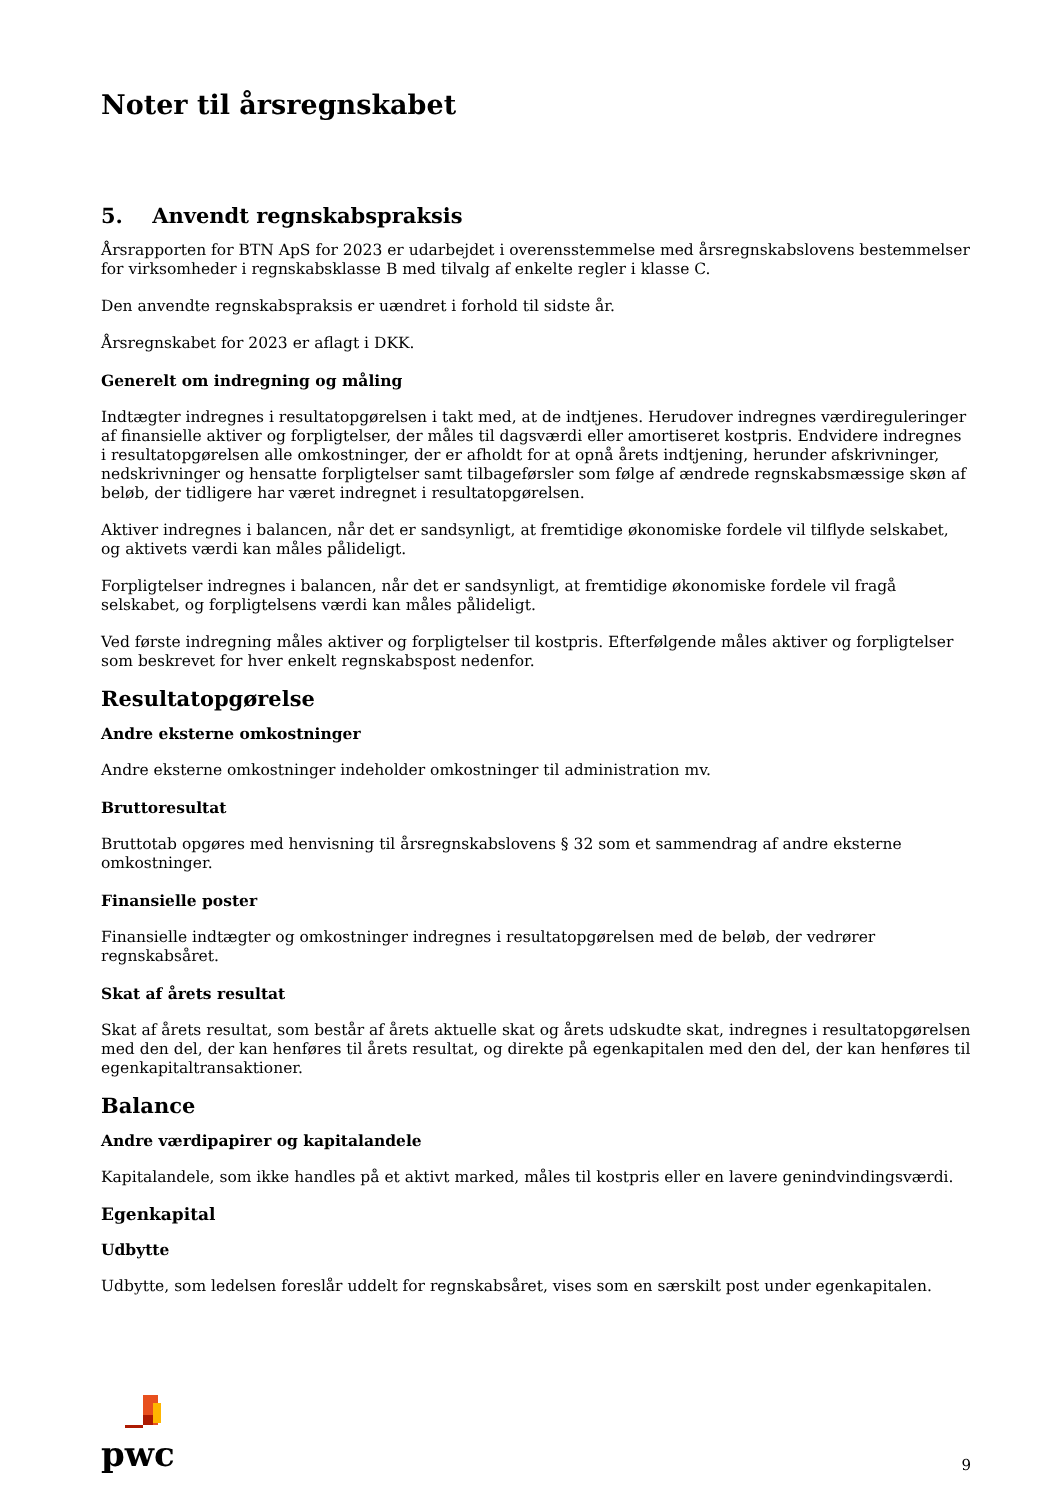Noter til årsregnskabet
5. Anvendt regnskabspraksis
Årsrapporten for BTN ApS for 2023 er udarbejdet i overensstemmelse med årsregnskabslovens bestemmelser for virksomheder i regnskabsklasse B med tilvalg af enkelte regler i klasse C.
Den anvendte regnskabspraksis er uændret i forhold til sidste år.
Årsregnskabet for 2023 er aflagt i DKK.
Generelt om indregning og måling
Indtægter indregnes i resultatopgørelsen i takt med, at de indtjenes. Herudover indregnes værdireguleringer af finansielle aktiver og forpligtelser, der måles til dagsværdi eller amortiseret kostpris. Endvidere indregnes i resultatopgørelsen alle omkostninger, der er afholdt for at opnå årets indtjening, herunder afskrivninger, nedskrivninger og hensatte forpligtelser samt tilbageførsler som følge af ændrede regnskabsmæssige skøn af beløb, der tidligere har været indregnet i resultatopgørelsen.
Aktiver indregnes i balancen, når det er sandsynligt, at fremtidige økonomiske fordele vil tilflyde selskabet, og aktivets værdi kan måles pålideligt.
Forpligtelser indregnes i balancen, når det er sandsynligt, at fremtidige økonomiske fordele vil fragå selskabet, og forpligtelsens værdi kan måles pålideligt.
Ved første indregning måles aktiver og forpligtelser til kostpris. Efterfølgende måles aktiver og forpligtelser som beskrevet for hver enkelt regnskabspost nedenfor.
Resultatopgørelse
Andre eksterne omkostninger
Andre eksterne omkostninger indeholder omkostninger til administration mv.
Bruttoresultat
Bruttotab opgøres med henvisning til årsregnskabslovens § 32 som et sammendrag af andre eksterne omkostninger.
Finansielle poster
Finansielle indtægter og omkostninger indregnes i resultatopgørelsen med de beløb, der vedrører regnskabsåret.
Skat af årets resultat
Skat af årets resultat, som består af årets aktuelle skat og årets udskudte skat, indregnes i resultatopgørelsen med den del, der kan henføres til årets resultat, og direkte på egenkapitalen med den del, der kan henføres til egenkapitaltransaktioner.
Balance
Andre værdipapirer og kapitalandele
Kapitalandele, som ikke handles på et aktivt marked, måles til kostpris eller en lavere genindvindingsværdi.
Egenkapital
Udbytte
Udbytte, som ledelsen foreslår uddelt for regnskabsåret, vises som en særskilt post under egenkapitalen.
pwc
9